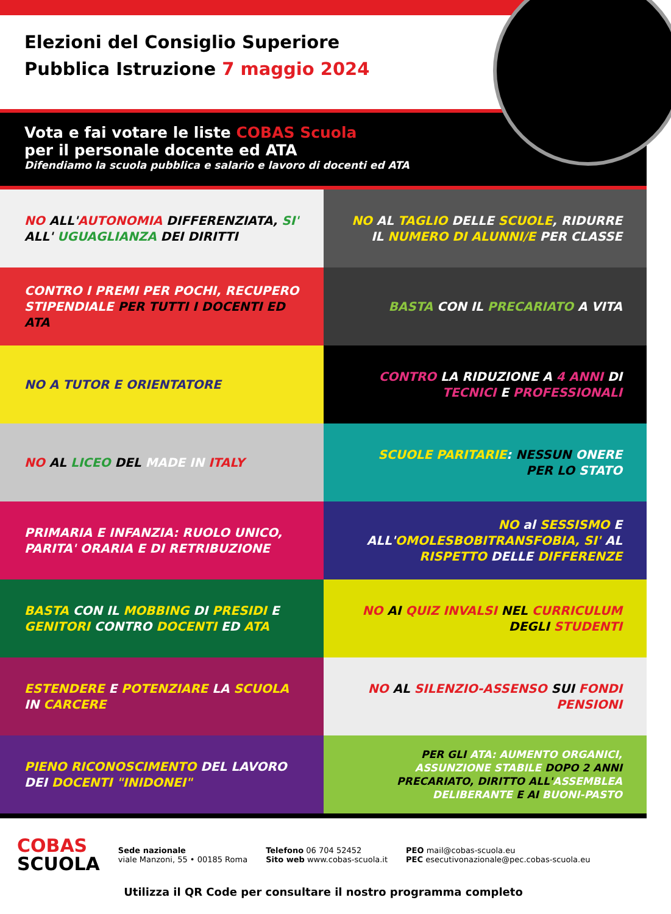Elezioni del Consiglio Superiore
Pubblica Istruzione 7 maggio 2024
Vota e fai votare le liste COBAS Scuola
per il personale docente ed ATA
Difendiamo la scuola pubblica e salario e lavoro di docenti ed ATA
NO ALL'AUTONOMIA DIFFERENZIATA, SI' ALL' UGUAGLIANZA DEI DIRITTI
NO AL TAGLIO DELLE SCUOLE, RIDURRE IL NUMERO DI ALUNNI/E PER CLASSE
CONTRO I PREMI PER POCHI, RECUPERO STIPENDIALE PER TUTTI I DOCENTI ED ATA
BASTA CON IL PRECARIATO A VITA
NO A TUTOR E ORIENTATORE CONTRO LA RIDUZIONE A 4 ANNI DI TECNICI E PROFESSIONALI
NO AL LICEO DEL MADE IN ITALY SCUOLE PARITARIE: NESSUN ONERE PER LO STATO
PRIMARIA E INFANZIA: RUOLO UNICO, PARITA' ORARIA E DI RETRIBUZIONE
NO al SESSISMO E ALL'OMOLESBOBITRANSFOBIA, SI' AL RISPETTO DELLE DIFFERENZE
BASTA CON IL MOBBING DI PRESIDI E GENITORI CONTRO DOCENTI ED ATA
NO AI QUIZ INVALSI NEL CURRICULUM DEGLI STUDENTI
ESTENDERE E POTENZIARE LA SCUOLA IN CARCERE
NO AL SILENZIO-ASSENSO SUI FONDI PENSIONI
PIENO RICONOSCIMENTO DEL LAVORO DEI DOCENTI "INIDONEI"
PER GLI ATA: AUMENTO ORGANICI, ASSUNZIONE STABILE DOPO 2 ANNI PRECARIATO, DIRITTO ALL'ASSEMBLEA DELIBERANTE E AI BUONI-PASTO
COBAS
SCUOLA
Sede nazionale
viale Manzoni, 55 • 00185 Roma
Telefono 06 704 52452
Sito web www.cobas-scuola.it
PEO mail@cobas-scuola.eu
PEC esecutivonazionale@pec.cobas-scuola.eu
Utilizza il QR Code per consultare il nostro programma completo